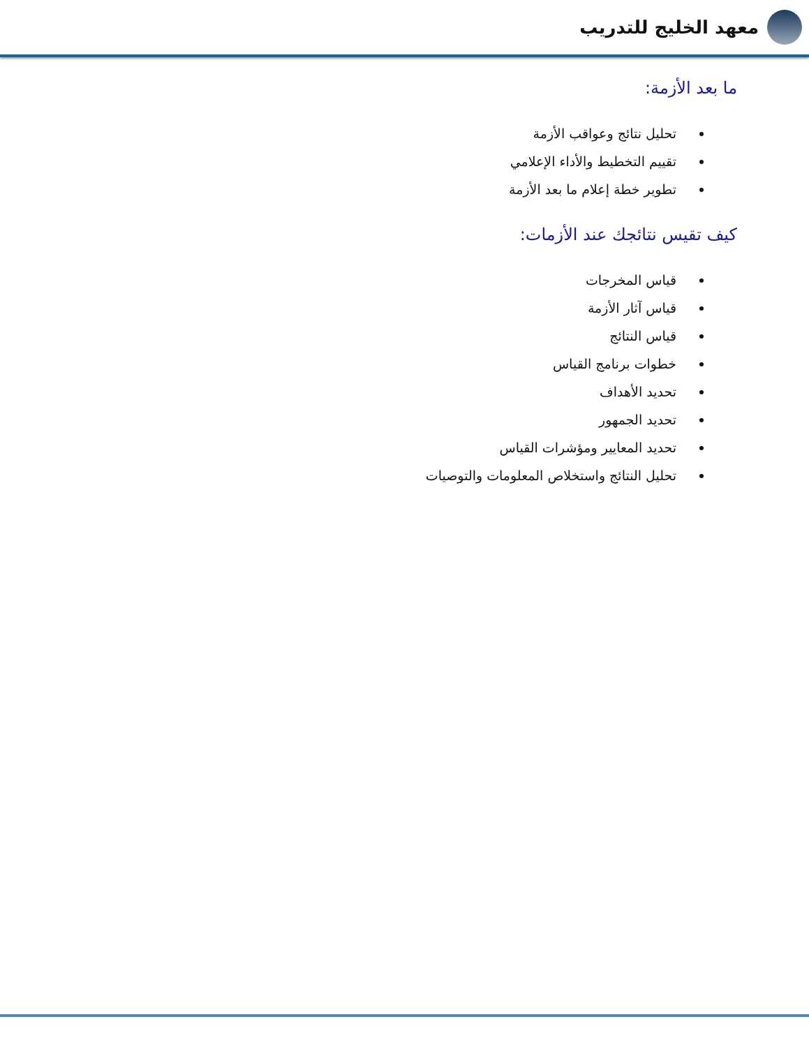معهد الخليج للتدريب
ما بعد الأزمة:
تحليل نتائج وعواقب الأزمة
تقييم التخطيط والأداء الإعلامي
تطوير خطة إعلام ما بعد الأزمة
كيف تقيس نتائجك عند الأزمات:
قياس المخرجات
قياس آثار الأزمة
قياس النتائج
خطوات برنامج القياس
تحديد الأهداف
تحديد الجمهور
تحديد المعايير ومؤشرات القياس
تحليل النتائج واستخلاص المعلومات والتوصيات